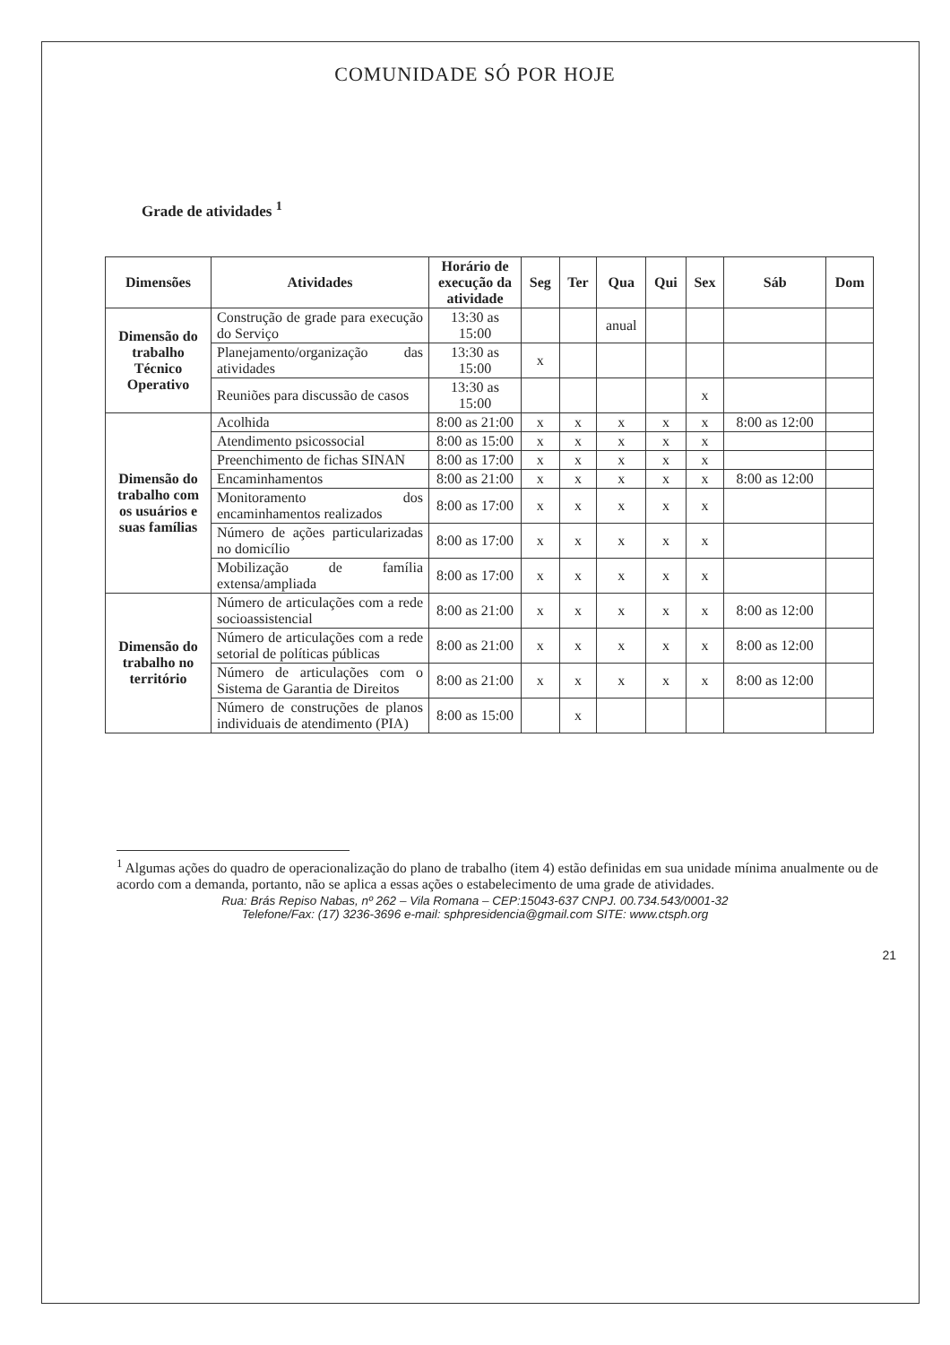COMUNIDADE SÓ POR HOJE
Grade de atividades <sup>1</sup>
| Dimensões | Atividades | Horário de execução da atividade | Seg | Ter | Qua | Qui | Sex | Sáb | Dom |
| --- | --- | --- | --- | --- | --- | --- | --- | --- | --- |
| Dimensão do trabalho Técnico Operativo | Construção de grade para execução do Serviço | 13:30 as 15:00 | | | anual | | | | |
| | Planejamento/organização das atividades | 13:30 as 15:00 | x | | | | | | |
| | Reuniões para discussão de casos | 13:30 as 15:00 | | | | | x | | |
| Dimensão do trabalho com os usuários e suas famílias | Acolhida | 8:00 as 21:00 | x | x | x | x | x | 8:00 as 12:00 | |
| | Atendimento psicossocial | 8:00 as 15:00 | x | x | x | x | x | | |
| | Preenchimento de fichas SINAN | 8:00 as 17:00 | x | x | x | x | x | | |
| | Encaminhamentos | 8:00 as 21:00 | x | x | x | x | x | 8:00 as 12:00 | |
| | Monitoramento dos encaminhamentos realizados | 8:00 as 17:00 | x | x | x | x | x | | |
| | Número de ações particularizadas no domicílio | 8:00 as 17:00 | x | x | x | x | x | | |
| | Mobilização de família extensa/ampliada | 8:00 as 17:00 | x | x | x | x | x | | |
| Dimensão do trabalho no território | Número de articulações com a rede socioassistencial | 8:00 as 21:00 | x | x | x | x | x | 8:00 as 12:00 | |
| | Número de articulações com a rede setorial de políticas públicas | 8:00 as 21:00 | x | x | x | x | x | 8:00 as 12:00 | |
| | Número de articulações com o Sistema de Garantia de Direitos | 8:00 as 21:00 | x | x | x | x | x | 8:00 as 12:00 | |
| | Número de construções de planos individuais de atendimento (PIA) | 8:00 as 15:00 | | x | | | | | |
<sup>1</sup> Algumas ações do quadro de operacionalização do plano de trabalho (item 4) estão definidas em sua unidade mínima anualmente ou de acordo com a demanda, portanto, não se aplica a essas ações o estabelecimento de uma grade de atividades.
Rua: Brás Repiso Nabas, nº 262 – Vila Romana – CEP:15043-637 CNPJ. 00.734.543/0001-32
Telefone/Fax: (17) 3236-3696 e-mail: sphpresidencia@gmail.com SITE: www.ctsph.org
21